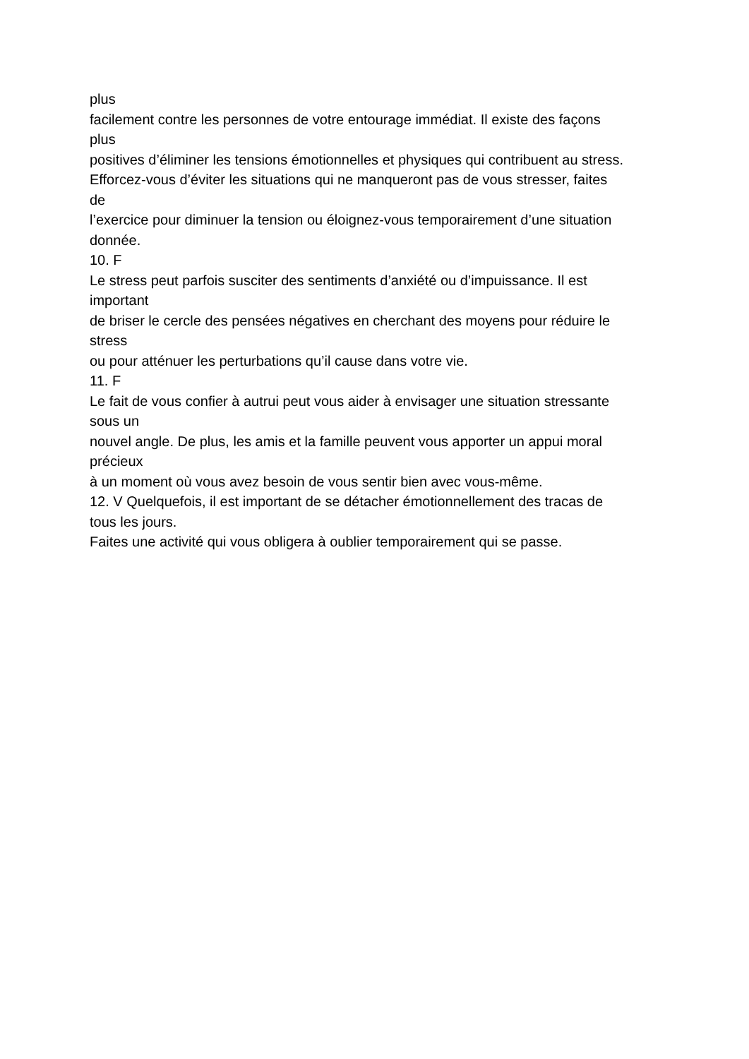plus
facilement contre les personnes de votre entourage immédiat. Il existe des façons
plus
positives d’éliminer les tensions émotionnelles et physiques qui contribuent au stress.
Efforcez-vous d’éviter les situations qui ne manqueront pas de vous stresser, faites
de
l’exercice pour diminuer la tension ou éloignez-vous temporairement d’une situation
donnée.
10. F
Le stress peut parfois susciter des sentiments d’anxiété ou d’impuissance. Il est
important
de briser le cercle des pensées négatives en cherchant des moyens pour réduire le
stress
ou pour atténuer les perturbations qu’il cause dans votre vie.
11. F
Le fait de vous confier à autrui peut vous aider à envisager une situation stressante
sous un
nouvel angle. De plus, les amis et la famille peuvent vous apporter un appui moral
précieux
à un moment où vous avez besoin de vous sentir bien avec vous-même.
12. V Quelquefois, il est important de se détacher émotionnellement des tracas de
tous les jours.
Faites une activité qui vous obligera à oublier temporairement qui se passe.